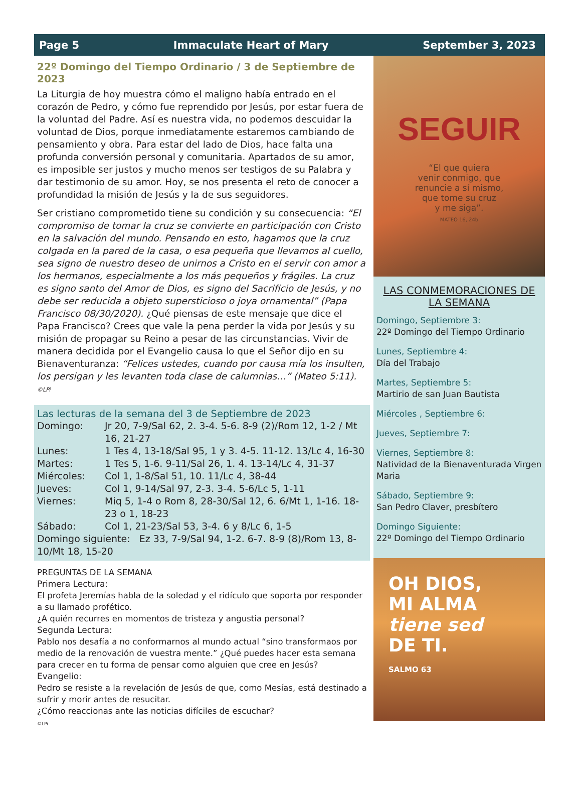Page 5 Immaculate Heart of Mary September 3, 2023
22º Domingo del Tiempo Ordinario / 3 de Septiembre de 2023
La Liturgia de hoy muestra cómo el maligno había entrado en el corazón de Pedro, y cómo fue reprendido por Jesús, por estar fuera de la voluntad del Padre. Así es nuestra vida, no podemos descuidar la voluntad de Dios, porque inmediatamente estaremos cambiando de pensamiento y obra. Para estar del lado de Dios, hace falta una profunda conversión personal y comunitaria. Apartados de su amor, es imposible ser justos y mucho menos ser testigos de su Palabra y dar testimonio de su amor. Hoy, se nos presenta el reto de conocer a profundidad la misión de Jesús y la de sus seguidores.
Ser cristiano comprometido tiene su condición y su consecuencia: “El compromiso de tomar la cruz se convierte en participación con Cristo en la salvación del mundo. Pensando en esto, hagamos que la cruz colgada en la pared de la casa, o esa pequeña que llevamos al cuello, sea signo de nuestro deseo de unirnos a Cristo en el servir con amor a los hermanos, especialmente a los más pequeños y frágiles. La cruz es signo santo del Amor de Dios, es signo del Sacrificio de Jesús, y no debe ser reducida a objeto supersticioso o joya ornamental” (Papa Francisco 08/30/2020). ¿Qué piensas de este mensaje que dice el Papa Francisco? Crees que vale la pena perder la vida por Jesús y su misión de propagar su Reino a pesar de las circunstancias. Vivir de manera decidida por el Evangelio causa lo que el Señor dijo en su Bienaventuranza: “Felices ustedes, cuando por causa mía los insulten, los persigan y les levanten toda clase de calumnias…” (Mateo 5:11).
©LPi
Las lecturas de la semana del 3 de Septiembre de 2023
| Domingo: | Jr 20, 7-9/Sal 62, 2. 3-4. 5-6. 8-9 (2)/Rom 12, 1-2 / Mt 16, 21-27 |
| Lunes: | 1 Tes 4, 13-18/Sal 95, 1 y 3. 4-5. 11-12. 13/Lc 4, 16-30 |
| Martes: | 1 Tes 5, 1-6. 9-11/Sal 26, 1. 4. 13-14/Lc 4, 31-37 |
| Miércoles: | Col 1, 1-8/Sal 51, 10. 11/Lc 4, 38-44 |
| Jueves: | Col 1, 9-14/Sal 97, 2-3. 3-4. 5-6/Lc 5, 1-11 |
| Viernes: | Miq 5, 1-4 o Rom 8, 28-30/Sal 12, 6. 6/Mt 1, 1-16. 18-23 o 1, 18-23 |
| Sábado: | Col 1, 21-23/Sal 53, 3-4. 6 y 8/Lc 6, 1-5 |
| Domingo siguiente: Ez 33, 7-9/Sal 94, 1-2. 6-7. 8-9 (8)/Rom 13, 8-10/Mt 18, 15-20 | |
PREGUNTAS DE LA SEMANA
Primera Lectura:
El profeta Jeremías habla de la soledad y el ridículo que soporta por responder a su llamado profético.
¿A quién recurres en momentos de tristeza y angustia personal?
Segunda Lectura:
Pablo nos desafía a no conformarnos al mundo actual “sino transformaos por medio de la renovación de vuestra mente.” ¿Qué puedes hacer esta semana para crecer en tu forma de pensar como alguien que cree en Jesús?
Evangelio:
Pedro se resiste a la revelación de Jesús de que, como Mesías, está destinado a sufrir y morir antes de resucitar.
¿Cómo reaccionas ante las noticias difíciles de escuchar?
©LPi
SEGUIR
“El que quiera
venir conmigo, que
renuncie a sí mismo,
que tome su cruz
y me siga”.
MATEO 16, 24b
LAS CONMEMORACIONES DE LA SEMANA
Domingo, Septiembre 3:
22º Domingo del Tiempo Ordinario
Lunes, Septiembre 4:
Día del Trabajo
Martes, Septiembre 5:
Martirio de san Juan Bautista
Miércoles , Septiembre 6:
Jueves, Septiembre 7:
Viernes, Septiembre 8:
Natividad de la Bienaventurada Virgen Maria
Sábado, Septiembre 9:
San Pedro Claver, presbítero
Domingo Siguiente:
22º Domingo del Tiempo Ordinario
OH DIOS,
MI ALMA
tiene sed
DE TI.
SALMO 63